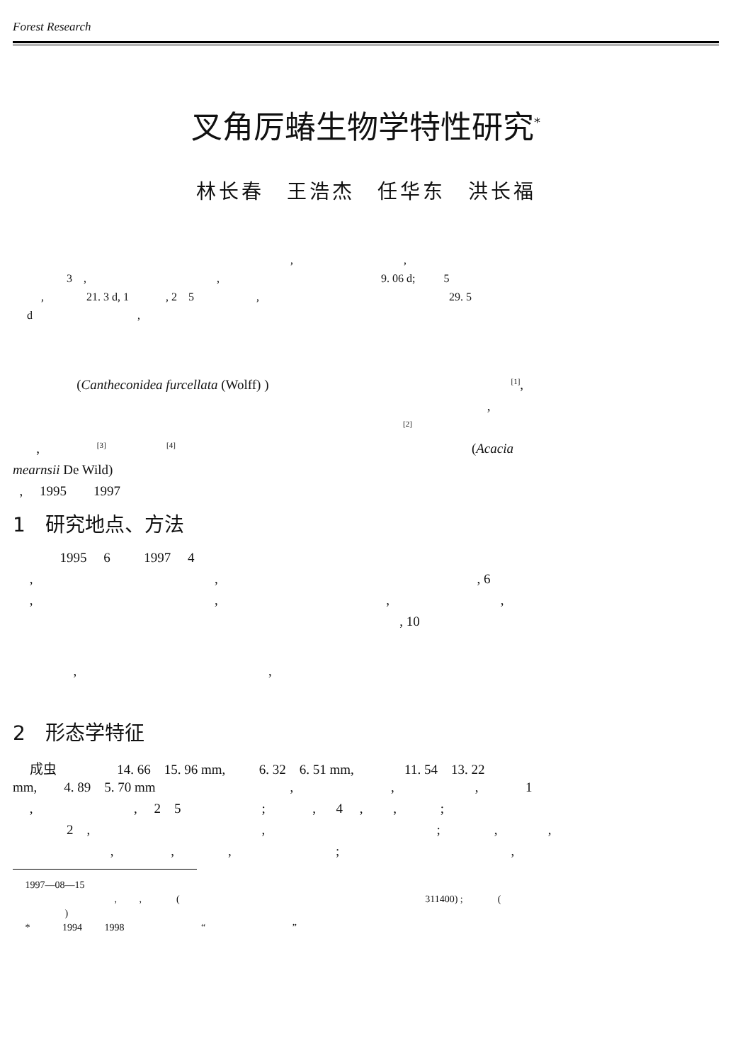Forest Research
叉角厉蝽生物学特性研究<sup>*</sup>
林长春　王浩杰　任华东　洪长福
, ,
3 , , 9. 06 d; 5
, 21. 3 d, 1 , 2 5 , 29. 5
d ,
(Cantheconidea furcellata (Wolff) ) <sup>[1]</sup>,
,
<sup>[2]</sup>
, <sup>[3]</sup> <sup>[4]</sup> (Acacia
mearnsii De Wild)
, 1995 1997
1　研究地点、方法
1995 6 1997 4
, , , 6
, , , ,
, 10
, ,
2　形态学特征
成虫 14. 66 15. 96 mm, 6. 32 6. 51 mm, 11. 54 13. 22
mm, 4. 89 5. 70 mm , , , 1
, , 2 5 ; , 4 , , ;
2 , , ; , ,
, , , ; ,
1997—08—15
, , ( 311400) ; (
)
* 1994 1998 “ ”